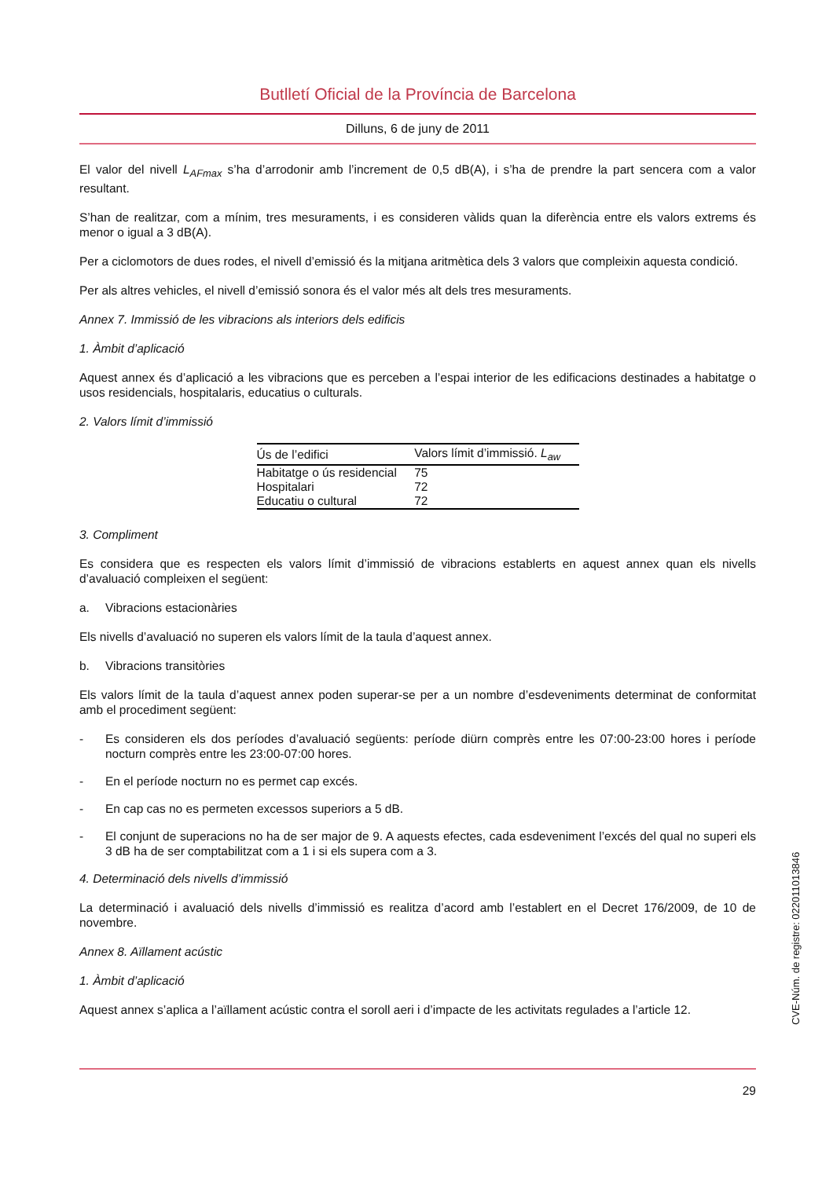Butlletí Oficial de la Província de Barcelona
Dilluns, 6 de juny de 2011
El valor del nivell L<sub>AFmax</sub> s’ha d’arrodonir amb l’increment de 0,5 dB(A), i s’ha de prendre la part sencera com a valor resultant.
S’han de realitzar, com a mínim, tres mesuraments, i es consideren vàlids quan la diferència entre els valors extrems és menor o igual a 3 dB(A).
Per a ciclomotors de dues rodes, el nivell d’emissió és la mitjana aritmètica dels 3 valors que compleixin aquesta condició.
Per als altres vehicles, el nivell d’emissió sonora és el valor més alt dels tres mesuraments.
Annex 7. Immissió de les vibracions als interiors dels edificis
1. Àmbit d’aplicació
Aquest annex és d’aplicació a les vibracions que es perceben a l’espai interior de les edificacions destinades a habitatge o usos residencials, hospitalaris, educatius o culturals.
2. Valors límit d’immissió
| Ús de l’edifici | Valors límit d’immissió. L<sub>aw</sub> |
| --- | --- |
| Habitatge o ús residencial | 75 |
| Hospitalari | 72 |
| Educatiu o cultural | 72 |
3. Compliment
Es considera que es respecten els valors límit d’immissió de vibracions establerts en aquest annex quan els nivells d’avaluació compleixen el següent:
a. Vibracions estacionàries
Els nivells d’avaluació no superen els valors límit de la taula d’aquest annex.
b. Vibracions transitòries
Els valors límit de la taula d’aquest annex poden superar-se per a un nombre d’esdeveniments determinat de conformitat amb el procediment següent:
- Es consideren els dos períodes d’avaluació següents: període diürn comprès entre les 07:00-23:00 hores i període nocturn comprès entre les 23:00-07:00 hores.
- En el període nocturn no es permet cap excés.
- En cap cas no es permeten excessos superiors a 5 dB.
- El conjunt de superacions no ha de ser major de 9. A aquests efectes, cada esdeveniment l’excés del qual no superi els 3 dB ha de ser comptabilitzat com a 1 i si els supera com a 3.
4. Determinació dels nivells d’immissió
La determinació i avaluació dels nivells d’immissió es realitza d’acord amb l’establert en el Decret 176/2009, de 10 de novembre.
Annex 8. Aïllament acústic
1. Àmbit d’aplicació
Aquest annex s’aplica a l’aïllament acústic contra el soroll aeri i d’impacte de les activitats regulades a l’article 12.
29
CVE-Núm. de registre: 022011013846